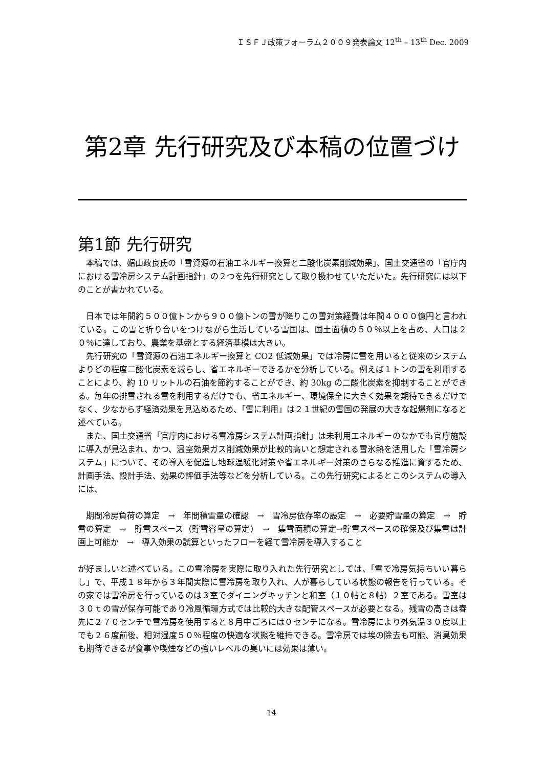ＩＳＦＪ政策フォーラム２００９発表論文 12<sup>th</sup> – 13<sup>th</sup> Dec. 2009
第2章 先行研究及び本稿の位置づけ
第1節 先行研究
　本稿では、媚山政良氏の「雪資源の石油エネルギー換算と二酸化炭素削減効果」、国土交通省の「官庁内における雪冷房システム計画指針」の２つを先行研究として取り扱わせていただいた。先行研究には以下のことが書かれている。
　日本では年間約５００億トンから９００億トンの雪が降りこの雪対策経費は年間４０００億円と言われている。この雪と折り合いをつけながら生活している雪国は、国土面積の５０％以上を占め、人口は２０％に達しており、農業を基盤とする経済基模は大きい。
　先行研究の「雪資源の石油エネルギー換算と CO2 低減効果」では冷房に雪を用いると従来のシステムよりどの程度二酸化炭素を減らし、省エネルギーできるかを分析している。例えば１トンの雪を利用することにより、約 10 リットルの石油を節約することができ、約 30kg の二酸化炭素を抑制することができる。毎年の排雪される雪を利用するだけでも、省エネルギー、環境保全に大きく効果を期待できるだけでなく、少なからず経済効果を見込めるため、「雪に利用」は２１世紀の雪国の発展の大きな起爆剤になると述べている。
　また、国土交通省「官庁内における雪冷房システム計画指針」は未利用エネルギーのなかでも官庁施設に導入が見込まれ、かつ、温室効果ガス削減効果が比較的高いと想定される雪氷熱を活用した「雪冷房システム」について、その導入を促進し地球温暖化対策や省エネルギー対策のさらなる推進に資するため、計画手法、設計手法、効果の評価手法等などを分析している。この先行研究によるとこのシステムの導入には、
　期間冷房負荷の算定　→　年間積雪量の確認　→　雪冷房依存率の設定　→　必要貯雪量の算定　→　貯雪の算定　→　貯雪スペース（貯雪容量の算定）　→　集雪面積の算定→貯雪スペースの確保及び集雪は計画上可能か　→　導入効果の試算といったフローを経て雪冷房を導入すること
が好ましいと述べている。この雪冷房を実際に取り入れた先行研究としては、「雪で冷房気持ちいい暮らし」で、平成１８年から３年間実際に雪冷房を取り入れ、人が暮らしている状態の報告を行っている。その家では雪冷房を行っているのは３室でダイニングキッチンと和室（１０帖と８帖）２室である。雪室は３０ｔの雪が保存可能であり冷風循環方式では比較的大きな配管スペースが必要となる。残雪の高さは春先に２７０センチで雪冷房を使用すると８月中ごろには０センチになる。雪冷房により外気温３０度以上でも２６度前後、相対湿度５０％程度の快適な状態を維持できる。雪冷房では埃の除去も可能、消臭効果も期待できるが食事や喫煙などの強いレベルの臭いには効果は薄い。
14